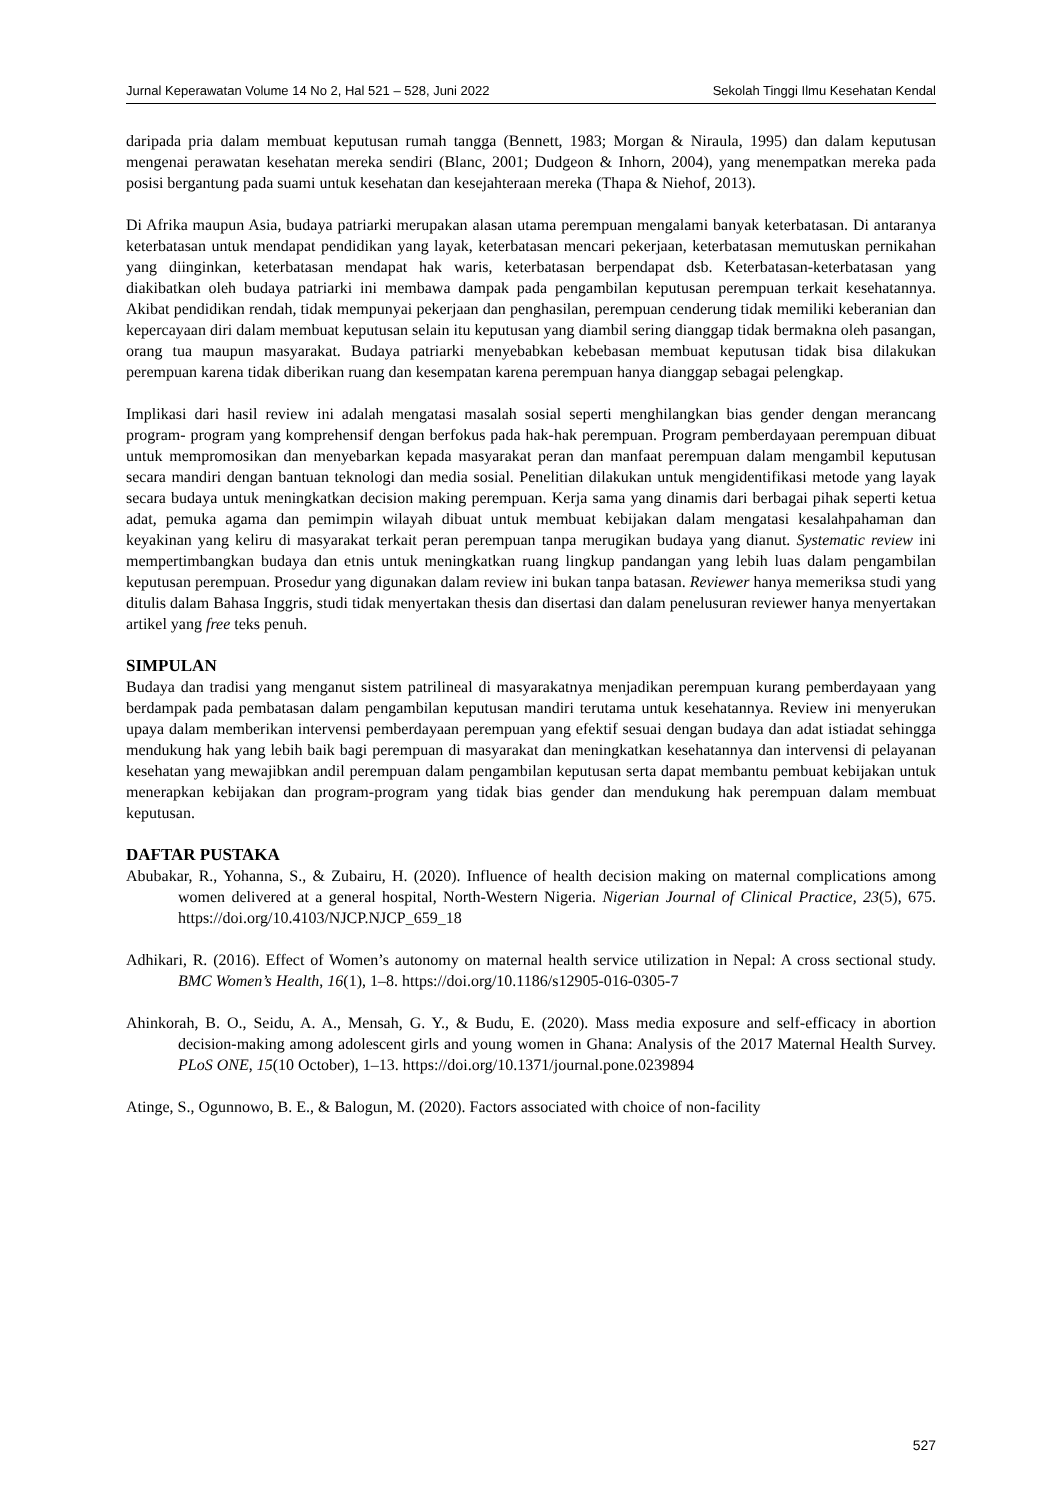Jurnal Keperawatan Volume 14 No 2, Hal 521 – 528, Juni 2022 Sekolah Tinggi Ilmu Kesehatan Kendal
daripada pria dalam membuat keputusan rumah tangga (Bennett, 1983; Morgan & Niraula, 1995) dan dalam keputusan mengenai perawatan kesehatan mereka sendiri (Blanc, 2001; Dudgeon & Inhorn, 2004), yang menempatkan mereka pada posisi bergantung pada suami untuk kesehatan dan kesejahteraan mereka (Thapa & Niehof, 2013).
Di Afrika maupun Asia, budaya patriarki merupakan alasan utama perempuan mengalami banyak keterbatasan. Di antaranya keterbatasan untuk mendapat pendidikan yang layak, keterbatasan mencari pekerjaan, keterbatasan memutuskan pernikahan yang diinginkan, keterbatasan mendapat hak waris, keterbatasan berpendapat dsb. Keterbatasan-keterbatasan yang diakibatkan oleh budaya patriarki ini membawa dampak pada pengambilan keputusan perempuan terkait kesehatannya. Akibat pendidikan rendah, tidak mempunyai pekerjaan dan penghasilan, perempuan cenderung tidak memiliki keberanian dan kepercayaan diri dalam membuat keputusan selain itu keputusan yang diambil sering dianggap tidak bermakna oleh pasangan, orang tua maupun masyarakat. Budaya patriarki menyebabkan kebebasan membuat keputusan tidak bisa dilakukan perempuan karena tidak diberikan ruang dan kesempatan karena perempuan hanya dianggap sebagai pelengkap.
Implikasi dari hasil review ini adalah mengatasi masalah sosial seperti menghilangkan bias gender dengan merancang program- program yang komprehensif dengan berfokus pada hak-hak perempuan. Program pemberdayaan perempuan dibuat untuk mempromosikan dan menyebarkan kepada masyarakat peran dan manfaat perempuan dalam mengambil keputusan secara mandiri dengan bantuan teknologi dan media sosial. Penelitian dilakukan untuk mengidentifikasi metode yang layak secara budaya untuk meningkatkan decision making perempuan. Kerja sama yang dinamis dari berbagai pihak seperti ketua adat, pemuka agama dan pemimpin wilayah dibuat untuk membuat kebijakan dalam mengatasi kesalahpahaman dan keyakinan yang keliru di masyarakat terkait peran perempuan tanpa merugikan budaya yang dianut. Systematic review ini mempertimbangkan budaya dan etnis untuk meningkatkan ruang lingkup pandangan yang lebih luas dalam pengambilan keputusan perempuan. Prosedur yang digunakan dalam review ini bukan tanpa batasan. Reviewer hanya memeriksa studi yang ditulis dalam Bahasa Inggris, studi tidak menyertakan thesis dan disertasi dan dalam penelusuran reviewer hanya menyertakan artikel yang free teks penuh.
SIMPULAN
Budaya dan tradisi yang menganut sistem patrilineal di masyarakatnya menjadikan perempuan kurang pemberdayaan yang berdampak pada pembatasan dalam pengambilan keputusan mandiri terutama untuk kesehatannya. Review ini menyerukan upaya dalam memberikan intervensi pemberdayaan perempuan yang efektif sesuai dengan budaya dan adat istiadat sehingga mendukung hak yang lebih baik bagi perempuan di masyarakat dan meningkatkan kesehatannya dan intervensi di pelayanan kesehatan yang mewajibkan andil perempuan dalam pengambilan keputusan serta dapat membantu pembuat kebijakan untuk menerapkan kebijakan dan program-program yang tidak bias gender dan mendukung hak perempuan dalam membuat keputusan.
DAFTAR PUSTAKA
Abubakar, R., Yohanna, S., & Zubairu, H. (2020). Influence of health decision making on maternal complications among women delivered at a general hospital, North-Western Nigeria. Nigerian Journal of Clinical Practice, 23(5), 675. https://doi.org/10.4103/NJCP.NJCP_659_18
Adhikari, R. (2016). Effect of Women’s autonomy on maternal health service utilization in Nepal: A cross sectional study. BMC Women’s Health, 16(1), 1–8. https://doi.org/10.1186/s12905-016-0305-7
Ahinkorah, B. O., Seidu, A. A., Mensah, G. Y., & Budu, E. (2020). Mass media exposure and self-efficacy in abortion decision-making among adolescent girls and young women in Ghana: Analysis of the 2017 Maternal Health Survey. PLoS ONE, 15(10 October), 1–13. https://doi.org/10.1371/journal.pone.0239894
Atinge, S., Ogunnowo, B. E., & Balogun, M. (2020). Factors associated with choice of non-facility
527